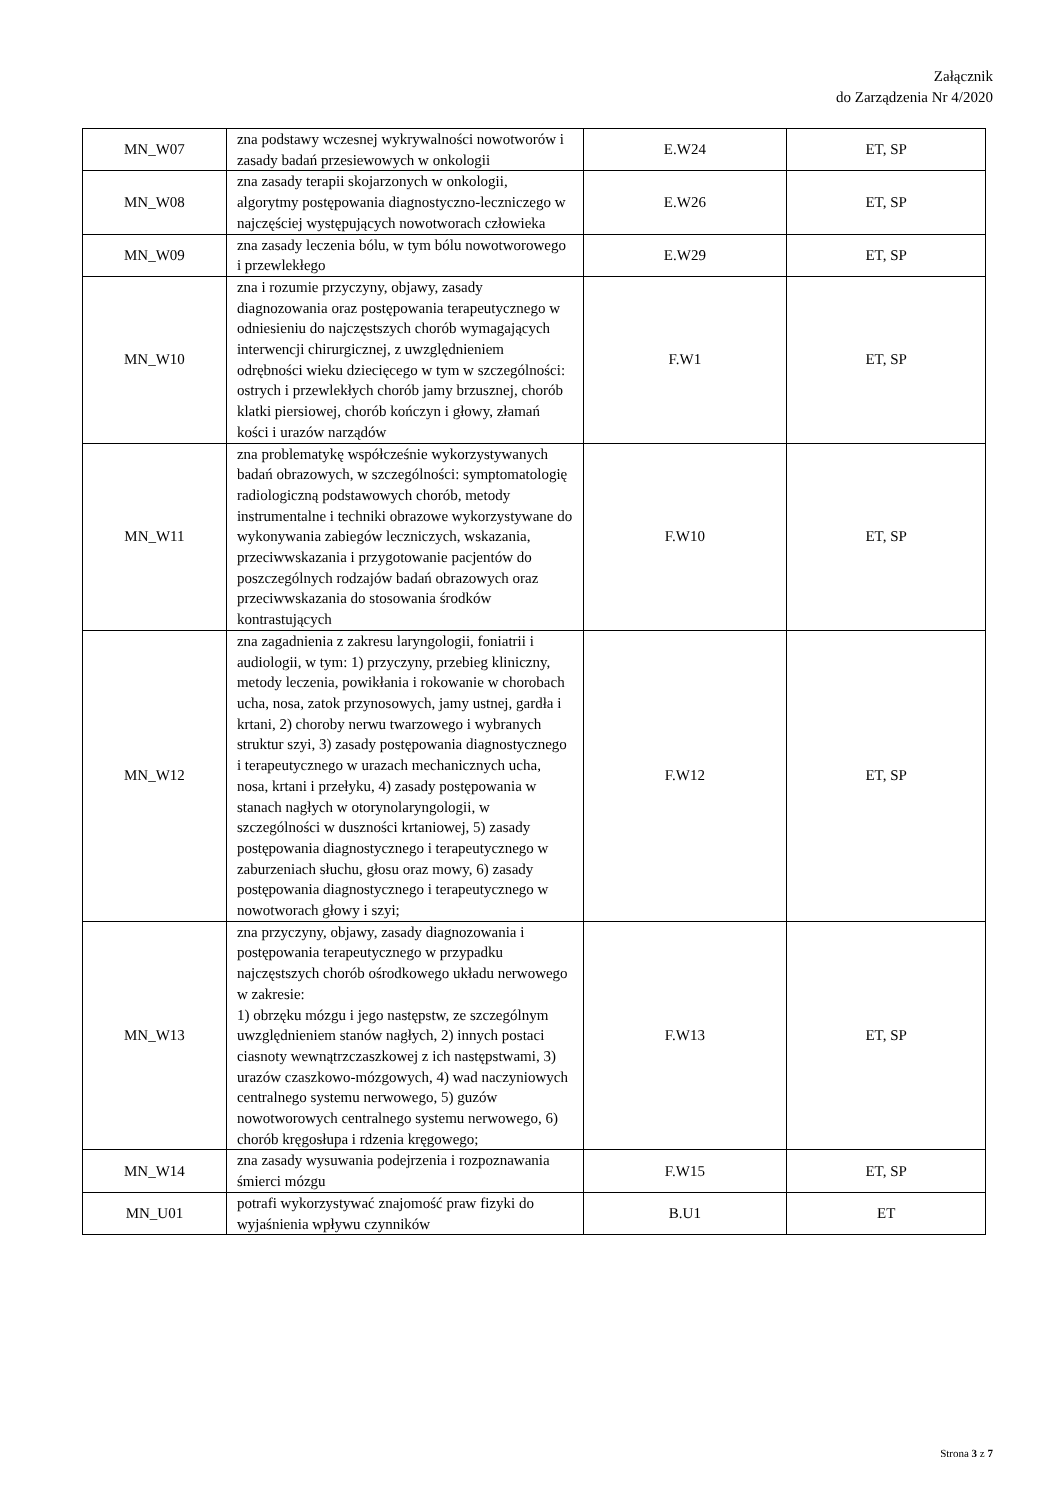Załącznik
do Zarządzenia Nr 4/2020
| MN_W07 | zna podstawy wczesnej wykrywalności nowotworów i zasady badań przesiewowych w onkologii | E.W24 | ET, SP |
| MN_W08 | zna zasady terapii skojarzonych w onkologii, algorytmy postępowania diagnostyczno-leczniczego w najczęściej występujących nowotworach człowieka | E.W26 | ET, SP |
| MN_W09 | zna zasady leczenia bólu, w tym bólu nowotworowego i przewlekłego | E.W29 | ET, SP |
| MN_W10 | zna i rozumie przyczyny, objawy, zasady diagnozowania oraz postępowania terapeutycznego w odniesieniu do najczęstszych chorób wymagających interwencji chirurgicznej, z uwzględnieniem odrębności wieku dziecięcego w tym w szczególności: ostrych i przewlekłych chorób jamy brzusznej, chorób klatki piersiowej, chorób kończyn i głowy, złamań kości i urazów narządów | F.W1 | ET, SP |
| MN_W11 | zna problematykę współcześnie wykorzystywanych badań obrazowych, w szczególności: symptomatologię radiologiczną podstawowych chorób, metody instrumentalne i techniki obrazowe wykorzystywane do wykonywania zabiegów leczniczych, wskazania, przeciwwskazania i przygotowanie pacjentów do poszczególnych rodzajów badań obrazowych oraz przeciwwskazania do stosowania środków kontrastujących | F.W10 | ET, SP |
| MN_W12 | zna zagadnienia z zakresu laryngologii, foniatrii i audiologii, w tym: 1) przyczyny, przebieg kliniczny, metody leczenia, powikłania i rokowanie w chorobach ucha, nosa, zatok przynosowych, jamy ustnej, gardła i krtani, 2) choroby nerwu twarzowego i wybranych struktur szyi, 3) zasady postępowania diagnostycznego i terapeutycznego w urazach mechanicznych ucha, nosa, krtani i przełyku, 4) zasady postępowania w stanach nagłych w otorynolaryngologii, w szczególności w duszności krtaniowej, 5) zasady postępowania diagnostycznego i terapeutycznego w zaburzeniach słuchu, głosu oraz mowy, 6) zasady postępowania diagnostycznego i terapeutycznego w nowotworach głowy i szyi; | F.W12 | ET, SP |
| MN_W13 | zna przyczyny, objawy, zasady diagnozowania i postępowania terapeutycznego w przypadku najczęstszych chorób ośrodkowego układu nerwowego w zakresie: 1) obrzęku mózgu i jego następstw, ze szczególnym uwzględnieniem stanów nagłych, 2) innych postaci ciasnoty wewnątrzczaszkowej z ich następstwami, 3) urazów czaszkowo-mózgowych, 4) wad naczyniowych centralnego systemu nerwowego, 5) guzów nowotworowych centralnego systemu nerwowego, 6) chorób kręgosłupa i rdzenia kręgowego; | F.W13 | ET, SP |
| MN_W14 | zna zasady wysuwania podejrzenia i rozpoznawania śmierci mózgu | F.W15 | ET, SP |
| MN_U01 | potrafi wykorzystywać znajomość praw fizyki do wyjaśnienia wpływu czynników | B.U1 | ET |
Strona 3 z 7